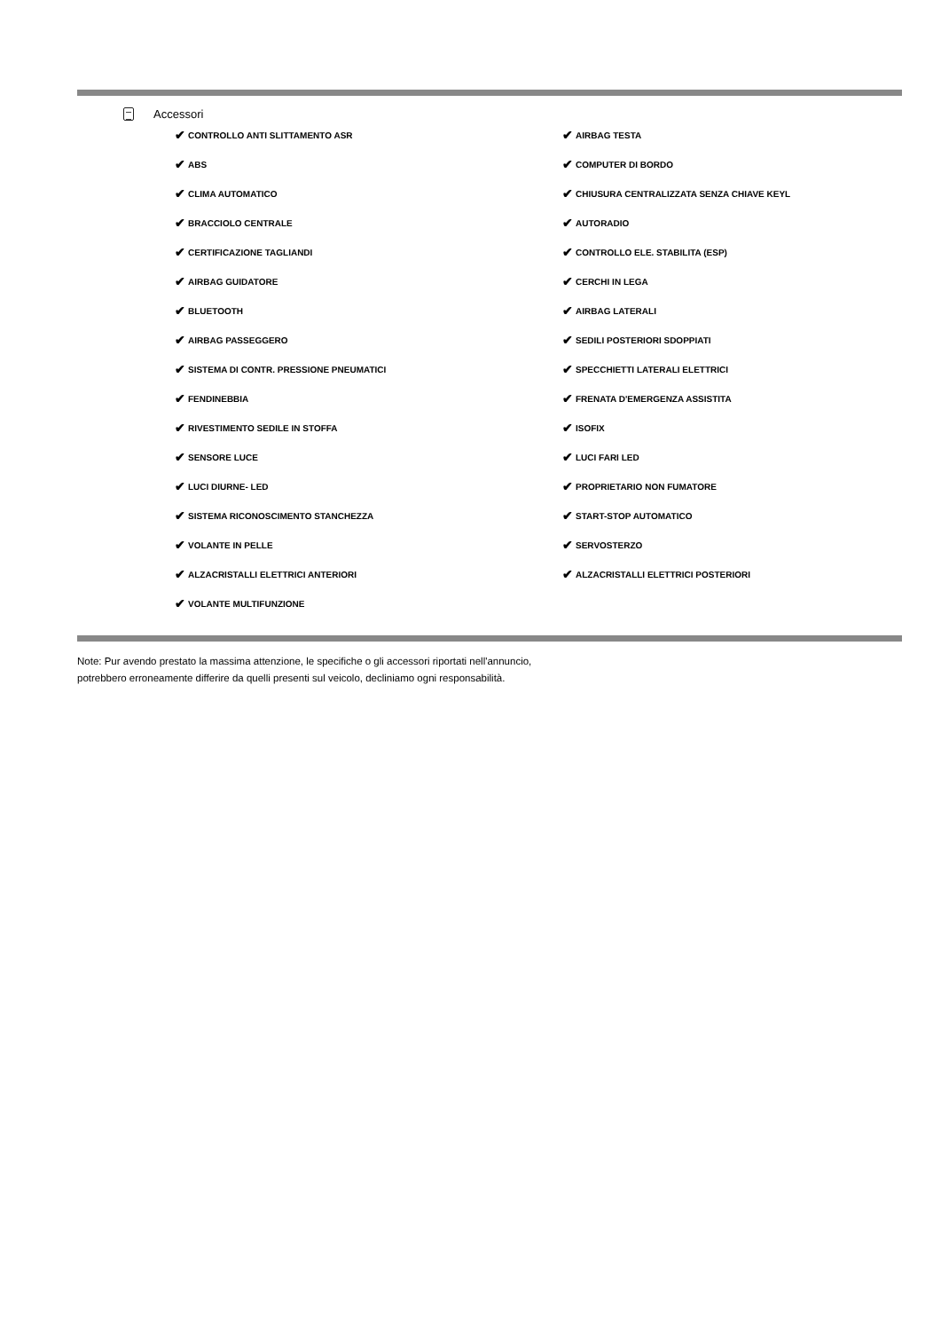Accessori
✔ CONTROLLO ANTI SLITTAMENTO ASR
✔ AIRBAG TESTA
✔ ABS
✔ COMPUTER DI BORDO
✔ CLIMA AUTOMATICO
✔ CHIUSURA CENTRALIZZATA SENZA CHIAVE KEYL
✔ BRACCIOLO CENTRALE
✔ AUTORADIO
✔ CERTIFICAZIONE TAGLIANDI
✔ CONTROLLO ELE. STABILITA (ESP)
✔ AIRBAG GUIDATORE
✔ CERCHI IN LEGA
✔ BLUETOOTH
✔ AIRBAG LATERALI
✔ AIRBAG PASSEGGERO
✔ SEDILI POSTERIORI SDOPPIATI
✔ SISTEMA DI CONTR. PRESSIONE PNEUMATICI
✔ SPECCHIETTI LATERALI ELETTRICI
✔ FENDINEBBIA
✔ FRENATA D'EMERGENZA ASSISTITA
✔ RIVESTIMENTO SEDILE IN STOFFA
✔ ISOFIX
✔ SENSORE LUCE
✔ LUCI FARI LED
✔ LUCI DIURNE- LED
✔ PROPRIETARIO NON FUMATORE
✔ SISTEMA RICONOSCIMENTO STANCHEZZA
✔ START-STOP AUTOMATICO
✔ VOLANTE IN PELLE
✔ SERVOSTERZO
✔ ALZACRISTALLI ELETTRICI ANTERIORI
✔ ALZACRISTALLI ELETTRICI POSTERIORI
✔ VOLANTE MULTIFUNZIONE
Note: Pur avendo prestato la massima attenzione, le specifiche o gli accessori riportati nell'annuncio,
potrebbero erroneamente differire da quelli presenti sul veicolo, decliniamo ogni responsabilità.